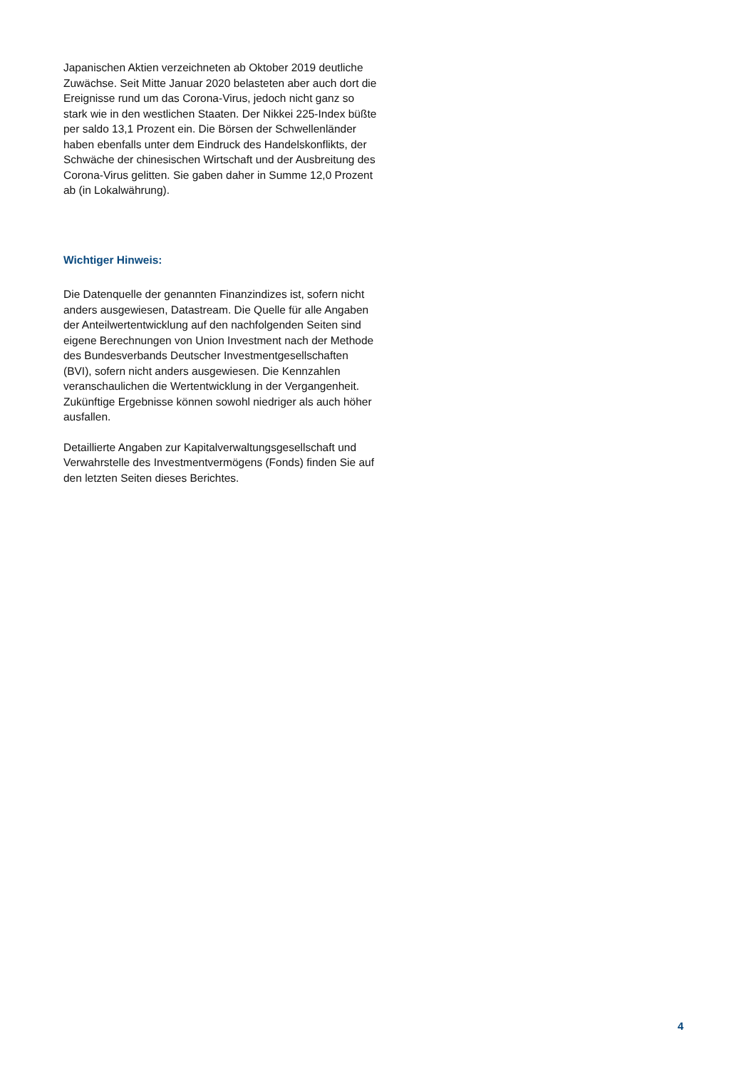Japanischen Aktien verzeichneten ab Oktober 2019 deutliche Zuwächse. Seit Mitte Januar 2020 belasteten aber auch dort die Ereignisse rund um das Corona-Virus, jedoch nicht ganz so stark wie in den westlichen Staaten. Der Nikkei 225-Index büßte per saldo 13,1 Prozent ein. Die Börsen der Schwellenländer haben ebenfalls unter dem Eindruck des Handelskonflikts, der Schwäche der chinesischen Wirtschaft und der Ausbreitung des Corona-Virus gelitten. Sie gaben daher in Summe 12,0 Prozent ab (in Lokalwährung).
Wichtiger Hinweis:
Die Datenquelle der genannten Finanzindizes ist, sofern nicht anders ausgewiesen, Datastream. Die Quelle für alle Angaben der Anteilwertentwicklung auf den nachfolgenden Seiten sind eigene Berechnungen von Union Investment nach der Methode des Bundesverbands Deutscher Investmentgesellschaften (BVI), sofern nicht anders ausgewiesen. Die Kennzahlen veranschaulichen die Wertentwicklung in der Vergangenheit. Zukünftige Ergebnisse können sowohl niedriger als auch höher ausfallen.
Detaillierte Angaben zur Kapitalverwaltungsgesellschaft und Verwahrstelle des Investmentvermögens (Fonds) finden Sie auf den letzten Seiten dieses Berichtes.
4